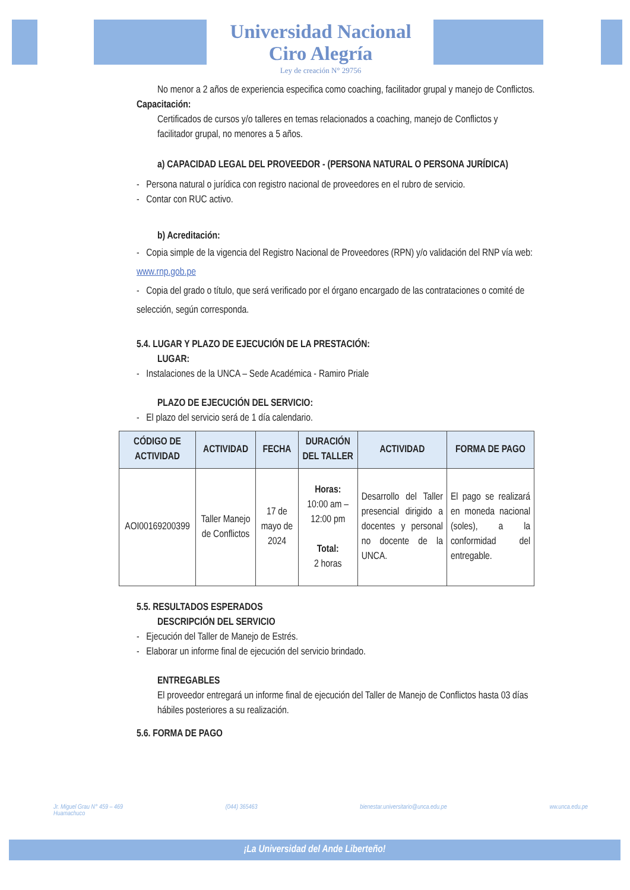Universidad Nacional
Ciro Alegría
Ley de creación N° 29756
No menor a 2 años de experiencia especifica como coaching, facilitador grupal y manejo de Conflictos.
Capacitación:
Certificados de cursos y/o talleres en temas relacionados a coaching, manejo de Conflictos y facilitador grupal, no menores a 5 años.
a) CAPACIDAD LEGAL DEL PROVEEDOR - (PERSONA NATURAL O PERSONA JURÍDICA)
- Persona natural o jurídica con registro nacional de proveedores en el rubro de servicio.
- Contar con RUC activo.
b) Acreditación:
- Copia simple de la vigencia del Registro Nacional de Proveedores (RPN) y/o validación del RNP vía web: www.rnp.gob.pe
- Copia del grado o título, que será verificado por el órgano encargado de las contrataciones o comité de selección, según corresponda.
5.4. LUGAR Y PLAZO DE EJECUCIÓN DE LA PRESTACIÓN:
LUGAR:
- Instalaciones de la UNCA – Sede Académica - Ramiro Priale
PLAZO DE EJECUCIÓN DEL SERVICIO:
- El plazo del servicio será de 1 día calendario.
| CÓDIGO DE ACTIVIDAD | ACTIVIDAD | FECHA | DURACIÓN DEL TALLER | ACTIVIDAD | FORMA DE PAGO |
| --- | --- | --- | --- | --- | --- |
| AOI00169200399 | Taller Manejo de Conflictos | 17 de mayo de 2024 | Horas: 10:00 am – 12:00 pm Total: 2 horas | Desarrollo del Taller presencial dirigido a docentes y personal no docente de la UNCA. | El pago se realizará en moneda nacional (soles), a la conformidad del entregable. |
5.5. RESULTADOS ESPERADOS
DESCRIPCIÓN DEL SERVICIO
- Ejecución del Taller de Manejo de Estrés.
- Elaborar un informe final de ejecución del servicio brindado.
ENTREGABLES
El proveedor entregará un informe final de ejecución del Taller de Manejo de Conflictos hasta 03 días hábiles posteriores a su realización.
5.6. FORMA DE PAGO
Jr. Miguel Grau N° 459 – 469
Huamachuco (044) 365463 bienestar.universitario@unca.edu.pe ww.unca.edu.pe
¡La Universidad del Ande Liberteño!